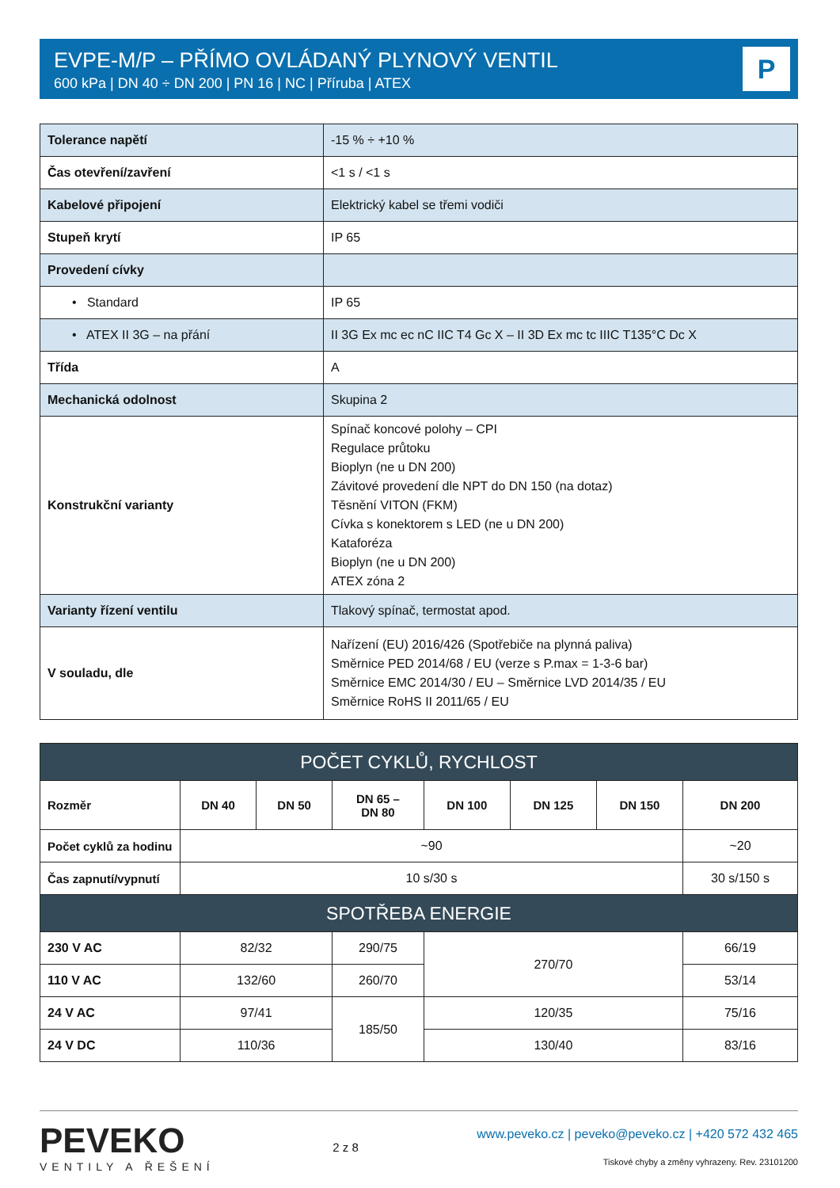EVPE-M/P – PŘÍMO OVLÁDANÝ PLYNOVÝ VENTIL
600 kPa | DN 40 ÷ DN 200 | PN 16 | NC | Příruba | ATEX
P
| Tolerance napětí | -15 % ÷ +10 % |
| Čas otevření/zavření | <1 s / <1 s |
| Kabelové připojení | Elektrický kabel se třemi vodiči |
| Stupeň krytí | IP 65 |
| Provedení cívky | |
| • Standard | IP 65 |
| • ATEX II 3G – na přání | II 3G Ex mc ec nC IIC T4 Gc X – II 3D Ex mc tc IIIC T135°C Dc X |
| Třída | A |
| Mechanická odolnost | Skupina 2 |
| Konstrukční varianty | Spínač koncové polohy – CPI Regulace průtoku Bioplyn (ne u DN 200) Závitové provedení dle NPT do DN 150 (na dotaz) Těsnění VITON (FKM) Cívka s konektorem s LED (ne u DN 200) Kataforéza Bioplyn (ne u DN 200) ATEX zóna 2 |
| Varianty řízení ventilu | Tlakový spínač, termostat apod. |
| V souladu, dle | Nařízení (EU) 2016/426 (Spotřebiče na plynná paliva) Směrnice PED 2014/68 / EU (verze s P.max = 1-3-6 bar) Směrnice EMC 2014/30 / EU – Směrnice LVD 2014/35 / EU Směrnice RoHS II 2011/65 / EU |
| POČET CYKLŮ, RYCHLOST | | | | | | | |
| Rozměr | DN 40 | DN 50 | DN 65 – DN 80 | DN 100 | DN 125 | DN 150 | DN 200 |
| Počet cyklů za hodinu | ~90 | | | | | | ~20 |
| Čas zapnutí/vypnutí | 10 s/30 s | | | | | | 30 s/150 s |
| SPOTŘEBA ENERGIE | | | | | | | |
| 230 V AC | 82/32 | | 290/75 | 270/70 | | | 66/19 |
| 110 V AC | 132/60 | | 260/70 | | | | 53/14 |
| 24 V AC | 97/41 | | 185/50 | 120/35 | | | 75/16 |
| 24 V DC | 110/36 | | | 130/40 | | | 83/16 |
PEVEKO
VENTILY A ŘEŠENÍ
2 z 8
www.peveko.cz | peveko@peveko.cz | +420 572 432 465
Tiskové chyby a změny vyhrazeny. Rev. 23101200